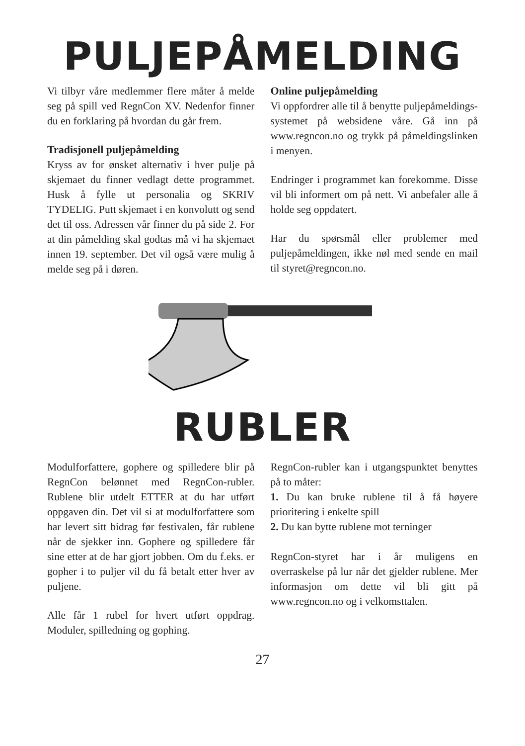PULJEPÅMELDING
Vi tilbyr våre medlemmer flere måter å melde seg på spill ved RegnCon XV. Nedenfor finner du en forklaring på hvordan du går frem.
Tradisjonell puljepåmelding
Kryss av for ønsket alternativ i hver pulje på skjemaet du finner vedlagt dette programmet. Husk å fylle ut personalia og SKRIV TYDELIG. Putt skjemaet i en konvolutt og send det til oss. Adressen vår finner du på side 2. For at din påmelding skal godtas må vi ha skjemaet innen 19. september. Det vil også være mulig å melde seg på i døren.
Online puljepåmelding
Vi oppfordrer alle til å benytte puljepåmeldings-systemet på websidene våre. Gå inn på www.regncon.no og trykk på påmeldingslinken i menyen.
Endringer i programmet kan forekomme. Disse vil bli informert om på nett. Vi anbefaler alle å holde seg oppdatert.
Har du spørsmål eller problemer med puljepåmeldingen, ikke nøl med sende en mail til styret@regncon.no.
RUBLER
Modulforfattere, gophere og spilledere blir på RegnCon belønnet med RegnCon-rubler. Rublene blir utdelt ETTER at du har utført oppgaven din. Det vil si at modulforfattere som har levert sitt bidrag før festivalen, får rublene når de sjekker inn. Gophere og spilledere får sine etter at de har gjort jobben. Om du f.eks. er gopher i to puljer vil du få betalt etter hver av puljene.
Alle får 1 rubel for hvert utført oppdrag. Moduler, spilledning og gophing.
RegnCon-rubler kan i utgangspunktet benyttes på to måter:
1. Du kan bruke rublene til å få høyere prioritering i enkelte spill
2. Du kan bytte rublene mot terninger
RegnCon-styret har i år muligens en overraskelse på lur når det gjelder rublene. Mer informasjon om dette vil bli gitt på www.regncon.no og i velkomsttalen.
27